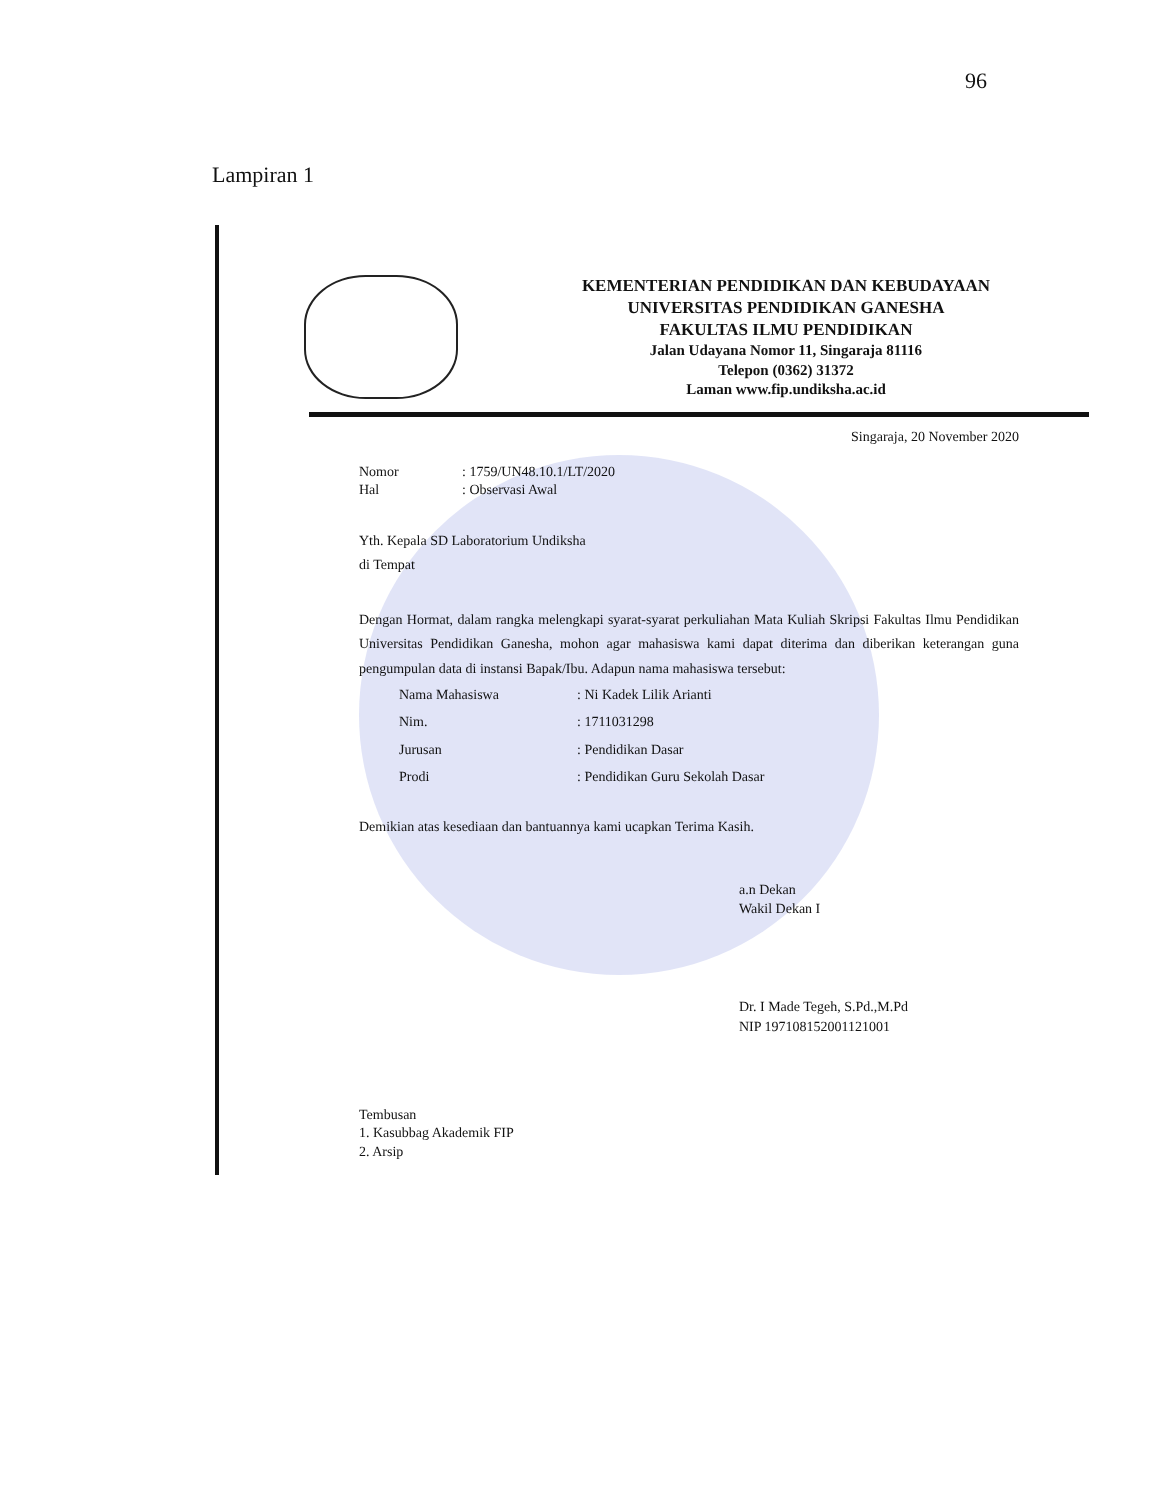96
Lampiran 1
KEMENTERIAN PENDIDIKAN DAN KEBUDAYAAN
UNIVERSITAS PENDIDIKAN GANESHA
FAKULTAS ILMU PENDIDIKAN
Jalan Udayana Nomor 11, Singaraja 81116
Telepon (0362) 31372
Laman www.fip.undiksha.ac.id
Singaraja, 20 November 2020
| Nomor | : 1759/UN48.10.1/LT/2020 |
| Hal | : Observasi Awal |
Yth. Kepala SD Laboratorium Undiksha
di Tempat
Dengan Hormat, dalam rangka melengkapi syarat-syarat perkuliahan Mata Kuliah Skripsi Fakultas Ilmu Pendidikan Universitas Pendidikan Ganesha, mohon agar mahasiswa kami dapat diterima dan diberikan keterangan guna pengumpulan data di instansi Bapak/Ibu. Adapun nama mahasiswa tersebut:
| Nama Mahasiswa | : Ni Kadek Lilik Arianti |
| Nim. | : 1711031298 |
| Jurusan | : Pendidikan Dasar |
| Prodi | : Pendidikan Guru Sekolah Dasar |
Demikian atas kesediaan dan bantuannya kami ucapkan Terima Kasih.
a.n Dekan
Wakil Dekan I
Dr. I Made Tegeh, S.Pd.,M.Pd
NIP 197108152001121001
Tembusan
1. Kasubbag Akademik FIP
2. Arsip